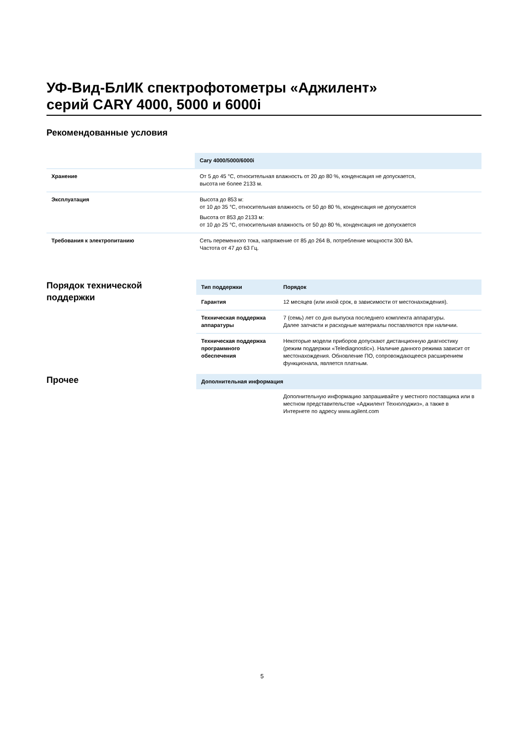УФ-Вид-БлИК спектрофотометры «Аджилент»
серий CARY 4000, 5000 и 6000i
Рекомендованные условия
| | Cary 4000/5000/6000i |
| Хранение | От 5 до 45 °C, относительная влажность от 20 до 80 %, конденсация не допускается, высота не более 2133 м. |
| Эксплуатация | Высота до 853 м: от 10 до 35 °C, относительная влажность от 50 до 80 %, конденсация не допускается Высота от 853 до 2133 м: от 10 до 25 °C, относительная влажность от 50 до 80 %, конденсация не допускается |
| Требования к электропитанию | Сеть переменного тока, напряжение от 85 до 264 В, потребление мощности 300 ВА. Частота от 47 до 63 Гц. |
Порядок технической
поддержки
| Тип поддержки | Порядок |
| --- | --- |
| Гарантия | 12 месяцев (или иной срок, в зависимости от местонахождения). |
| Техническая поддержка аппаратуры | 7 (семь) лет со дня выпуска последнего комплекта аппаратуры. Далее запчасти и расходные материалы поставляются при наличии. |
| Техническая поддержка программного обеспечения | Некоторые модели приборов допускают дистанционную диагностику (режим поддержки «Telediagnostic»). Наличие данного режима зависит от местонахождения. Обновление ПО, сопровождающееся расширением функционала, является платным. |
Прочее
| Дополнительная информация | |
| --- | --- |
| | Дополнительную информацию запрашивайте у местного поставщика или в местном представительстве «Аджилент Технолоджиз», а также в Интернете по адресу www.agilent.com |
5